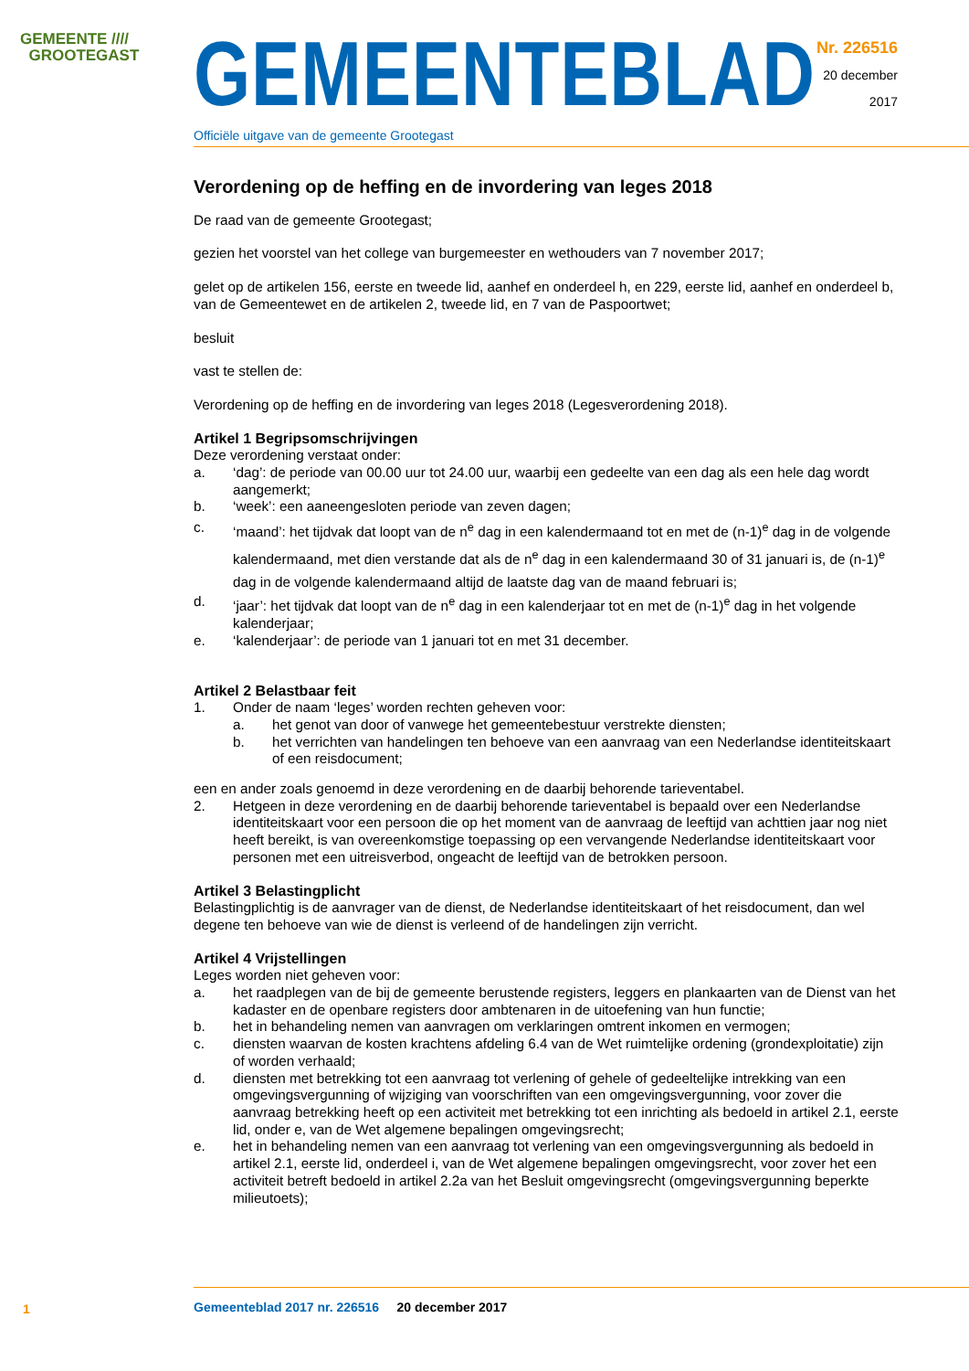GEMEENTE ////
GROOTEGAST
GEMEENTEBLAD
Officiële uitgave van de gemeente Grootegast
Nr. 226516
20 december
2017
Verordening op de heffing en de invordering van leges 2018
De raad van de gemeente Grootegast;
gezien het voorstel van het college van burgemeester en wethouders van 7 november 2017;
gelet op de artikelen 156, eerste en tweede lid, aanhef en onderdeel h, en 229, eerste lid, aanhef en onderdeel b, van de Gemeentewet en de artikelen 2, tweede lid, en 7 van de Paspoortwet;
besluit
vast te stellen de:
Verordening op de heffing en de invordering van leges 2018 (Legesverordening 2018).
Artikel 1 Begripsomschrijvingen
Deze verordening verstaat onder:
a. ‘dag’: de periode van 00.00 uur tot 24.00 uur, waarbij een gedeelte van een dag als een hele dag wordt aangemerkt;
b. ‘week’: een aaneengesloten periode van zeven dagen;
c. ‘maand’: het tijdvak dat loopt van de n<sup>e</sup> dag in een kalendermaand tot en met de (n-1)<sup>e</sup> dag in de volgende kalendermaand, met dien verstande dat als de n<sup>e</sup> dag in een kalendermaand 30 of 31 januari is, de (n-1)<sup>e</sup> dag in de volgende kalendermaand altijd de laatste dag van de maand februari is;
d. ‘jaar’: het tijdvak dat loopt van de n<sup>e</sup> dag in een kalenderjaar tot en met de (n-1)<sup>e</sup> dag in het volgende kalenderjaar;
e. ‘kalenderjaar’: de periode van 1 januari tot en met 31 december.
Artikel 2 Belastbaar feit
1. Onder de naam ‘leges’ worden rechten geheven voor:
a. het genot van door of vanwege het gemeentebestuur verstrekte diensten;
b. het verrichten van handelingen ten behoeve van een aanvraag van een Nederlandse identiteitskaart of een reisdocument;
een en ander zoals genoemd in deze verordening en de daarbij behorende tarieventabel.
2. Hetgeen in deze verordening en de daarbij behorende tarieventabel is bepaald over een Nederlandse identiteitskaart voor een persoon die op het moment van de aanvraag de leeftijd van achttien jaar nog niet heeft bereikt, is van overeenkomstige toepassing op een vervangende Nederlandse identiteitskaart voor personen met een uitreisverbod, ongeacht de leeftijd van de betrokken persoon.
Artikel 3 Belastingplicht
Belastingplichtig is de aanvrager van de dienst, de Nederlandse identiteitskaart of het reisdocument, dan wel degene ten behoeve van wie de dienst is verleend of de handelingen zijn verricht.
Artikel 4 Vrijstellingen
Leges worden niet geheven voor:
a. het raadplegen van de bij de gemeente berustende registers, leggers en plankaarten van de Dienst van het kadaster en de openbare registers door ambtenaren in de uitoefening van hun functie;
b. het in behandeling nemen van aanvragen om verklaringen omtrent inkomen en vermogen;
c. diensten waarvan de kosten krachtens afdeling 6.4 van de Wet ruimtelijke ordening (grondexploitatie) zijn of worden verhaald;
d. diensten met betrekking tot een aanvraag tot verlening of gehele of gedeeltelijke intrekking van een omgevingsvergunning of wijziging van voorschriften van een omgevingsvergunning, voor zover die aanvraag betrekking heeft op een activiteit met betrekking tot een inrichting als bedoeld in artikel 2.1, eerste lid, onder e, van de Wet algemene bepalingen omgevingsrecht;
e. het in behandeling nemen van een aanvraag tot verlening van een omgevingsvergunning als bedoeld in artikel 2.1, eerste lid, onderdeel i, van de Wet algemene bepalingen omgevingsrecht, voor zover het een activiteit betreft bedoeld in artikel 2.2a van het Besluit omgevingsrecht (omgevingsvergunning beperkte milieutoets);
1
Gemeenteblad 2017 nr. 226516 20 december 2017